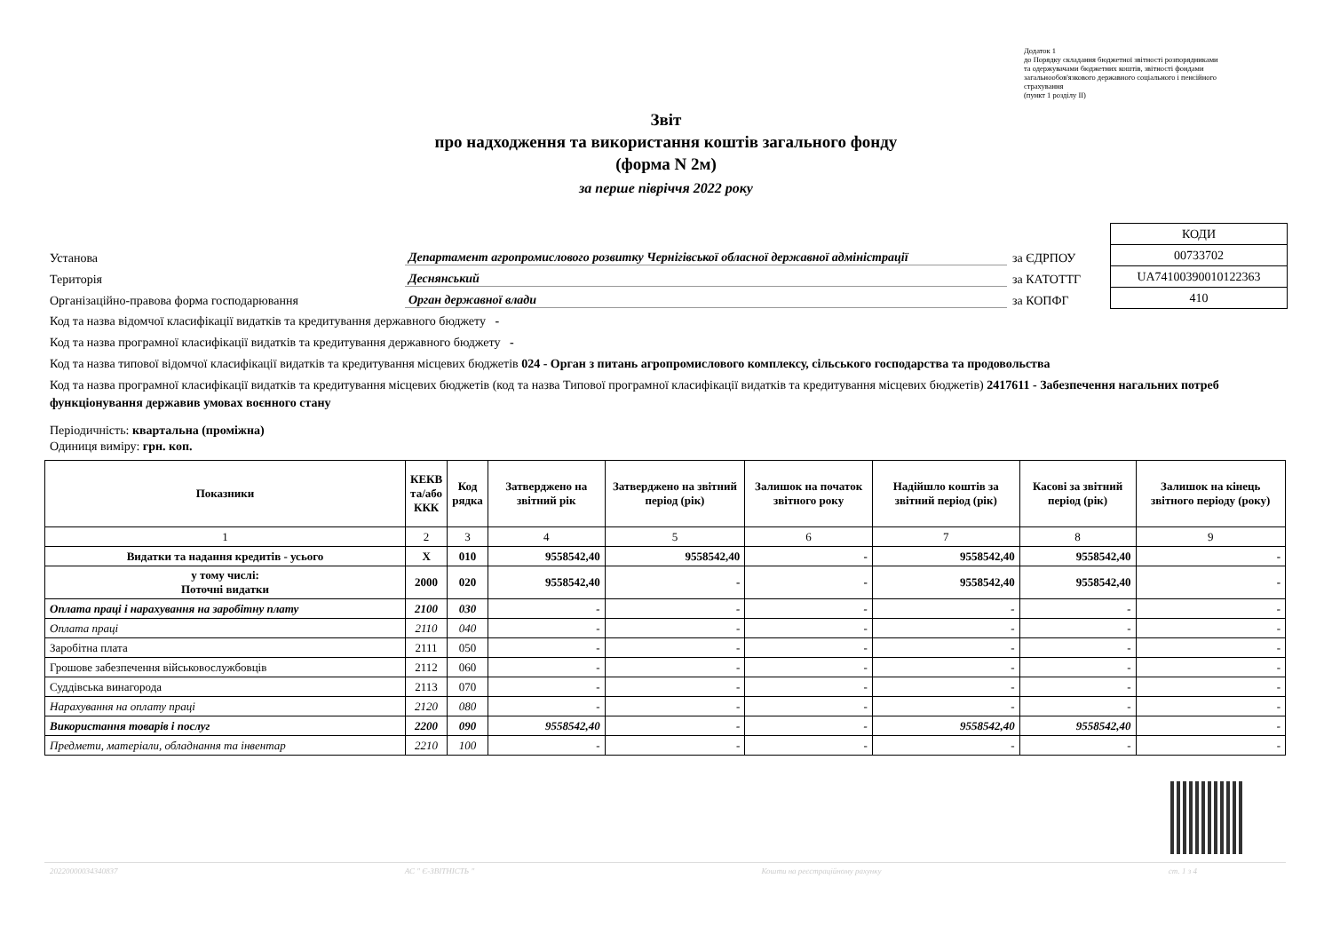Додаток 1
до Порядку складання бюджетної звітності розпорядниками
та одержувачами бюджетних коштів, звітності фондами
загальнообов'язкового державного соціального і пенсійного
страхування
(пункт 1 розділу ІІ)
Звіт
про надходження та використання коштів загального фонду
(форма N 2м)
за перше півріччя 2022 року
Установа Департамент агропромислового розвитку Чернігівської обласної державної адміністрації за ЄДРПОУ
Територія Деснянський за КАТОТТГ
Організаційно-правова форма господарювання Орган державної влади за КОПФГ
| КОДИ |
| 00733702 |
| UA74100390010122363 |
| 410 |
Код та назва відомчої класифікації видатків та кредитування державного бюджету -
Код та назва програмної класифікації видатків та кредитування державного бюджету -
Код та назва типової відомчої класифікації видатків та кредитування місцевих бюджетів 024 - Орган з питань агропромислового комплексу, сільського господарства та продовольства
Код та назва програмної класифікації видатків та кредитування місцевих бюджетів (код та назва Типової програмної класифікації видатків та кредитування місцевих бюджетів) 2417611 - Забезпечення нагальних потреб функціонування державив умовах воєнного стану
Періодичність: квартальна (проміжна)
Одиниця виміру: грн. коп.
| Показники | КЕКВ та/або ККК | Код рядка | Затверджено на звітний рік | Затверджено на звітний період (рік) | Залишок на початок звітного року | Надійшло коштів за звітний період (рік) | Касові за звітний період (рік) | Залишок на кінець звітного періоду (року) |
| --- | --- | --- | --- | --- | --- | --- | --- | --- |
| 1 | 2 | 3 | 4 | 5 | 6 | 7 | 8 | 9 |
| Видатки та надання кредитів - усього | X | 010 | 9558542,40 | 9558542,40 | - | 9558542,40 | 9558542,40 | - |
| у тому числі: Поточні видатки | 2000 | 020 | 9558542,40 | - | - | 9558542,40 | 9558542,40 | - |
| Оплата праці і нарахування на заробітну плату | 2100 | 030 | - | - | - | - | - | - |
| Оплата праці | 2110 | 040 | - | - | - | - | - | - |
| Заробітна плата | 2111 | 050 | - | - | - | - | - | - |
| Грошове забезпечення військовослужбовців | 2112 | 060 | - | - | - | - | - | - |
| Суддівська винагорода | 2113 | 070 | - | - | - | - | - | - |
| Нарахування на оплату праці | 2120 | 080 | - | - | - | - | - | - |
| Використання товарів і послуг | 2200 | 090 | 9558542,40 | - | - | 9558542,40 | 9558542,40 | - |
| Предмети, матеріали, обладнання та інвентар | 2210 | 100 | - | - | - | - | - | - |
20220000034340837 АС " Є-ЗВІТНІСТЬ " Кошти на реєстраційному рахунку ст. 1 з 4